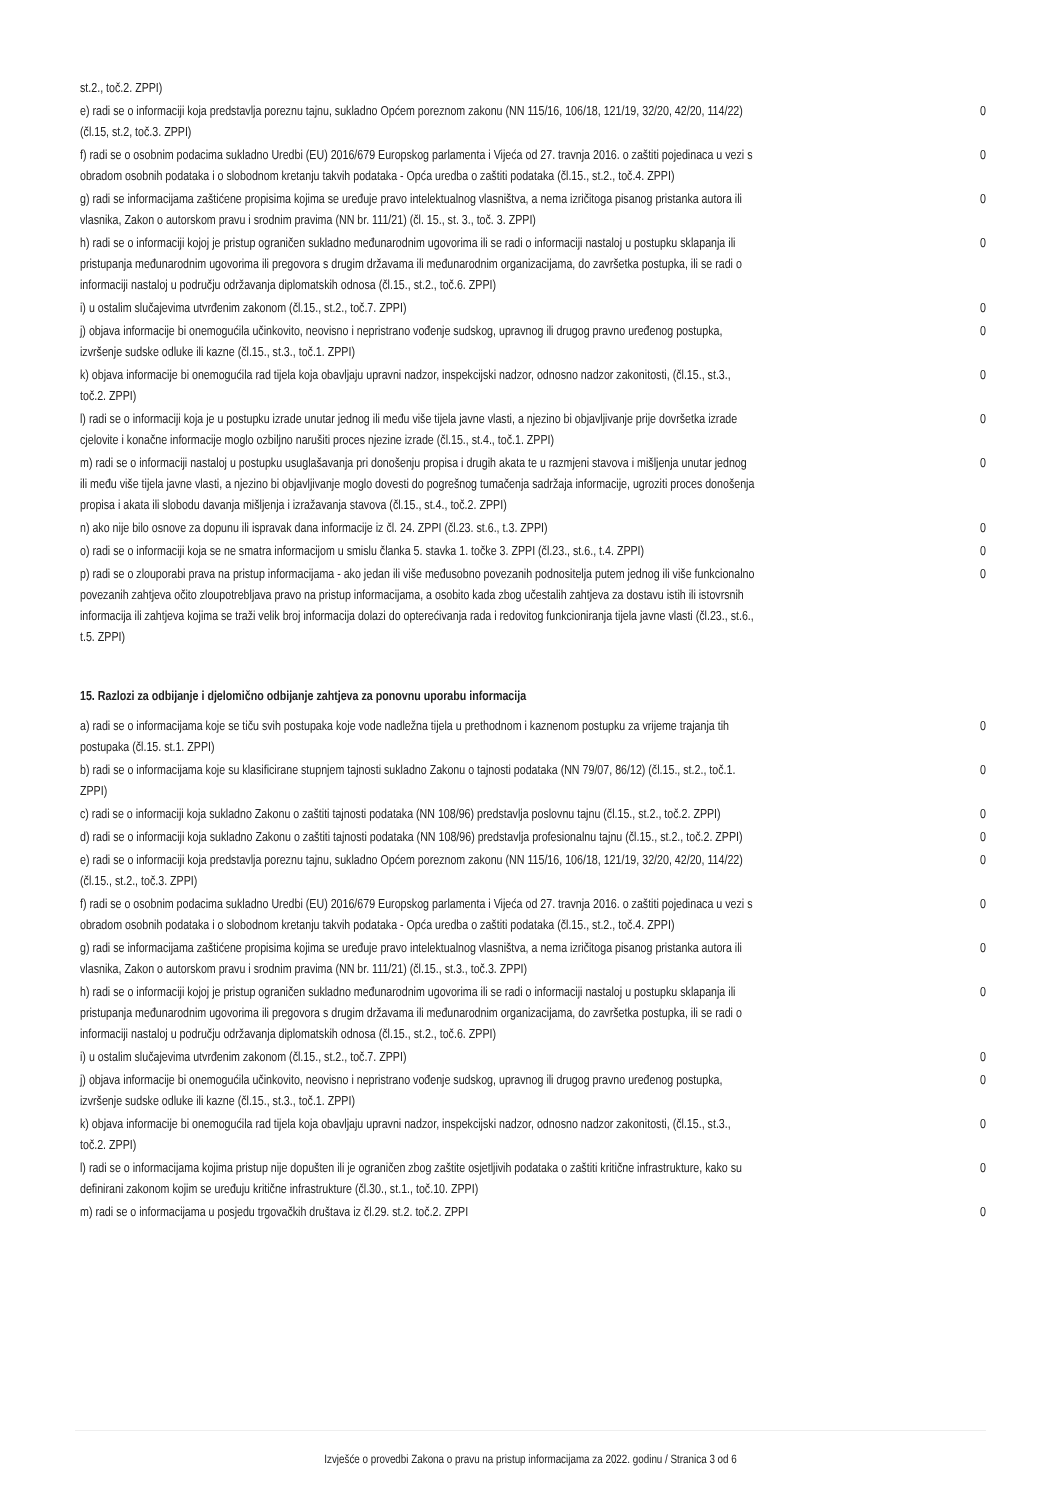| st.2., toč.2. ZPPI) | |
| e) radi se o informaciji koja predstavlja poreznu tajnu, sukladno Općem poreznom zakonu (NN 115/16, 106/18, 121/19, 32/20, 42/20, 114/22) (čl.15, st.2, toč.3. ZPPI) | 0 |
| f) radi se o osobnim podacima sukladno Uredbi (EU) 2016/679 Europskog parlamenta i Vijeća od 27. travnja 2016. o zaštiti pojedinaca u vezi s obradom osobnih podataka i o slobodnom kretanju takvih podataka - Opća uredba o zaštiti podataka (čl.15., st.2., toč.4. ZPPI) | 0 |
| g) radi se informacijama zaštićene propisima kojima se uređuje pravo intelektualnog vlasništva, a nema izričitoga pisanog pristanka autora ili vlasnika, Zakon o autorskom pravu i srodnim pravima (NN br. 111/21) (čl. 15., st. 3., toč. 3. ZPPI) | 0 |
| h) radi se o informaciji kojoj je pristup ograničen sukladno međunarodnim ugovorima ili se radi o informaciji nastaloj u postupku sklapanja ili pristupanja međunarodnim ugovorima ili pregovora s drugim državama ili međunarodnim organizacijama, do završetka postupka, ili se radi o informaciji nastaloj u području održavanja diplomatskih odnosa (čl.15., st.2., toč.6. ZPPI) | 0 |
| i) u ostalim slučajevima utvrđenim zakonom (čl.15., st.2., toč.7. ZPPI) | 0 |
| j) objava informacije bi onemogućila učinkovito, neovisno i nepristrano vođenje sudskog, upravnog ili drugog pravno uređenog postupka, izvršenje sudske odluke ili kazne (čl.15., st.3., toč.1. ZPPI) | 0 |
| k) objava informacije bi onemogućila rad tijela koja obavljaju upravni nadzor, inspekcijski nadzor, odnosno nadzor zakonitosti, (čl.15., st.3., toč.2. ZPPI) | 0 |
| l) radi se o informaciji koja je u postupku izrade unutar jednog ili među više tijela javne vlasti, a njezino bi objavljivanje prije dovršetka izrade cjelovite i konačne informacije moglo ozbiljno narušiti proces njezine izrade (čl.15., st.4., toč.1. ZPPI) | 0 |
| m) radi se o informaciji nastaloj u postupku usuglašavanja pri donošenju propisa i drugih akata te u razmjeni stavova i mišljenja unutar jednog ili među više tijela javne vlasti, a njezino bi objavljivanje moglo dovesti do pogrešnog tumačenja sadržaja informacije, ugroziti proces donošenja propisa i akata ili slobodu davanja mišljenja i izražavanja stavova (čl.15., st.4., toč.2. ZPPI) | 0 |
| n) ako nije bilo osnove za dopunu ili ispravak dana informacije iz čl. 24. ZPPI (čl.23. st.6., t.3. ZPPI) | 0 |
| o) radi se o informaciji koja se ne smatra informacijom u smislu članka 5. stavka 1. točke 3. ZPPI (čl.23., st.6., t.4. ZPPI) | 0 |
| p) radi se o zlouporabi prava na pristup informacijama - ako jedan ili više međusobno povezanih podnositelja putem jednog ili više funkcionalno povezanih zahtjeva očito zloupotrebljava pravo na pristup informacijama, a osobito kada zbog učestalih zahtjeva za dostavu istih ili istovrsnih informacija ili zahtjeva kojima se traži velik broj informacija dolazi do opterećivanja rada i redovitog funkcioniranja tijela javne vlasti (čl.23., st.6., t.5. ZPPI) | 0 |
15. Razlozi za odbijanje i djelomično odbijanje zahtjeva za ponovnu uporabu informacija
| a) radi se o informacijama koje se tiču svih postupaka koje vode nadležna tijela u prethodnom i kaznenom postupku za vrijeme trajanja tih postupaka (čl.15. st.1. ZPPI) | 0 |
| b) radi se o informacijama koje su klasificirane stupnjem tajnosti sukladno Zakonu o tajnosti podataka (NN 79/07, 86/12) (čl.15., st.2., toč.1. ZPPI) | 0 |
| c) radi se o informaciji koja sukladno Zakonu o zaštiti tajnosti podataka (NN 108/96) predstavlja poslovnu tajnu (čl.15., st.2., toč.2. ZPPI) | 0 |
| d) radi se o informaciji koja sukladno Zakonu o zaštiti tajnosti podataka (NN 108/96) predstavlja profesionalnu tajnu (čl.15., st.2., toč.2. ZPPI) | 0 |
| e) radi se o informaciji koja predstavlja poreznu tajnu, sukladno Općem poreznom zakonu (NN 115/16, 106/18, 121/19, 32/20, 42/20, 114/22) (čl.15., st.2., toč.3. ZPPI) | 0 |
| f) radi se o osobnim podacima sukladno Uredbi (EU) 2016/679 Europskog parlamenta i Vijeća od 27. travnja 2016. o zaštiti pojedinaca u vezi s obradom osobnih podataka i o slobodnom kretanju takvih podataka - Opća uredba o zaštiti podataka (čl.15., st.2., toč.4. ZPPI) | 0 |
| g) radi se informacijama zaštićene propisima kojima se uređuje pravo intelektualnog vlasništva, a nema izričitoga pisanog pristanka autora ili vlasnika, Zakon o autorskom pravu i srodnim pravima (NN br. 111/21) (čl.15., st.3., toč.3. ZPPI) | 0 |
| h) radi se o informaciji kojoj je pristup ograničen sukladno međunarodnim ugovorima ili se radi o informaciji nastaloj u postupku sklapanja ili pristupanja međunarodnim ugovorima ili pregovora s drugim državama ili međunarodnim organizacijama, do završetka postupka, ili se radi o informaciji nastaloj u području održavanja diplomatskih odnosa (čl.15., st.2., toč.6. ZPPI) | 0 |
| i) u ostalim slučajevima utvrđenim zakonom (čl.15., st.2., toč.7. ZPPI) | 0 |
| j) objava informacije bi onemogućila učinkovito, neovisno i nepristrano vođenje sudskog, upravnog ili drugog pravno uređenog postupka, izvršenje sudske odluke ili kazne (čl.15., st.3., toč.1. ZPPI) | 0 |
| k) objava informacije bi onemogućila rad tijela koja obavljaju upravni nadzor, inspekcijski nadzor, odnosno nadzor zakonitosti, (čl.15., st.3., toč.2. ZPPI) | 0 |
| l) radi se o informacijama kojima pristup nije dopušten ili je ograničen zbog zaštite osjetljivih podataka o zaštiti kritične infrastrukture, kako su definirani zakonom kojim se uređuju kritične infrastrukture (čl.30., st.1., toč.10. ZPPI) | 0 |
| m) radi se o informacijama u posjedu trgovačkih društava iz čl.29. st.2. toč.2. ZPPI | 0 |
Izvješće o provedbi Zakona o pravu na pristup informacijama za 2022. godinu / Stranica 3 od 6